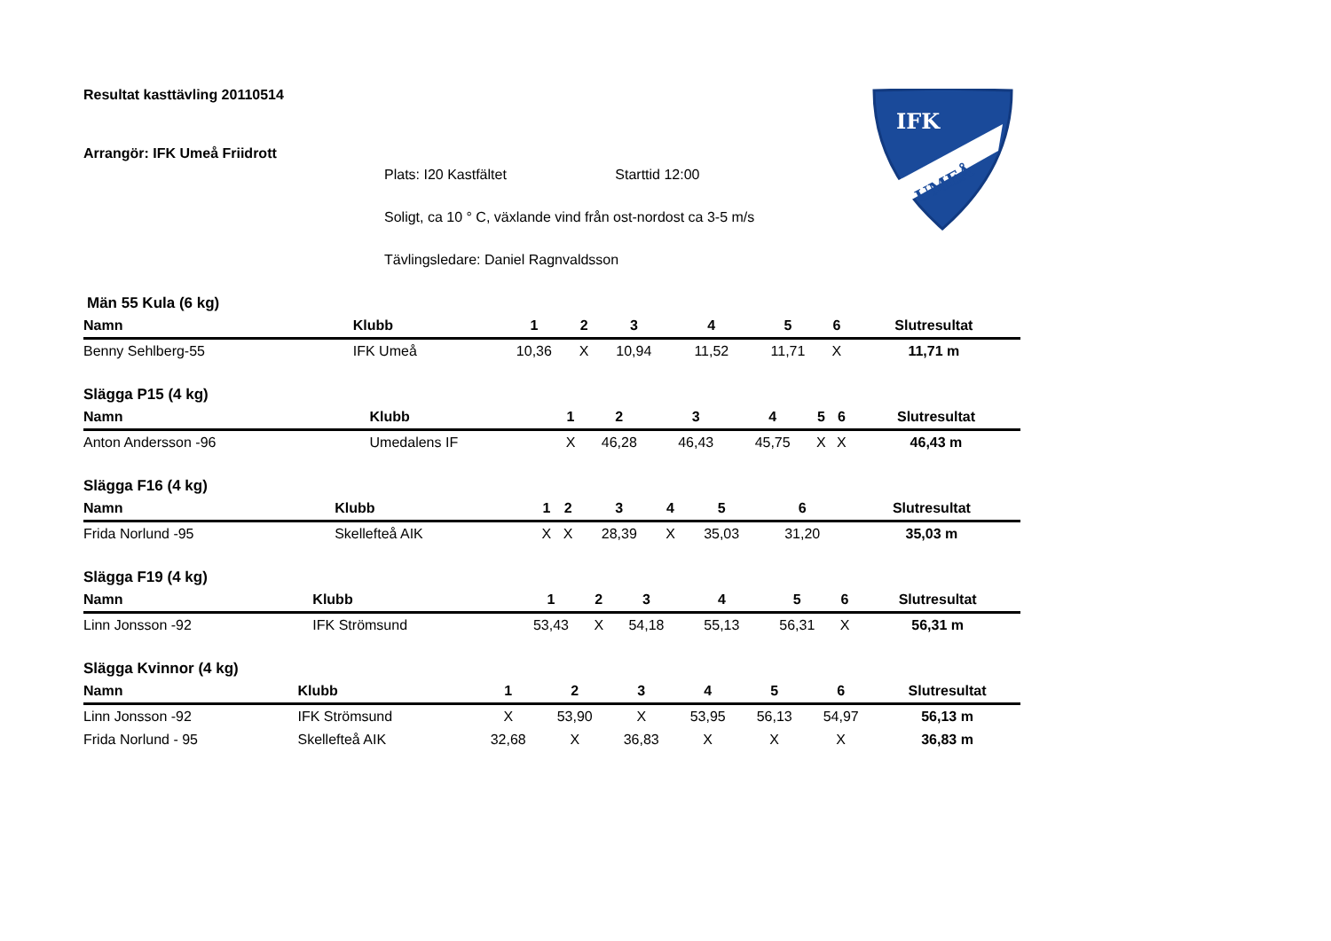IFK
UMEÅ
Resultat kasttävling 20110514
Arrangör: IFK Umeå Friidrott
Plats: I20 Kastfältet Starttid 12:00
Soligt, ca 10 ° C, växlande vind från ost-nordost ca 3-5 m/s
Tävlingsledare: Daniel Ragnvaldsson
Män 55 Kula (6 kg)
| Namn | Klubb | 1 | 2 | 3 | 4 | 5 | 6 | Slutresultat |
| --- | --- | --- | --- | --- | --- | --- | --- | --- |
| Benny Sehlberg-55 | IFK Umeå | 10,36 | X | 10,94 | 11,52 | 11,71 | X | 11,71 m |
Slägga P15 (4 kg)
| Namn | Klubb | 1 | 2 | 3 | 4 | 5 | 6 | Slutresultat |
| --- | --- | --- | --- | --- | --- | --- | --- | --- |
| Anton Andersson -96 | Umedalens IF | X | 46,28 | 46,43 | 45,75 | X | X | 46,43 m |
Slägga F16 (4 kg)
| Namn | Klubb | 1 | 2 | 3 | 4 | 5 | 6 | Slutresultat |
| --- | --- | --- | --- | --- | --- | --- | --- | --- |
| Frida Norlund -95 | Skellefteå AIK | X | X | 28,39 | X | 35,03 | 31,20 | 35,03 m |
Slägga F19 (4 kg)
| Namn | Klubb | 1 | 2 | 3 | 4 | 5 | 6 | Slutresultat |
| --- | --- | --- | --- | --- | --- | --- | --- | --- |
| Linn Jonsson -92 | IFK Strömsund | 53,43 | X | 54,18 | 55,13 | 56,31 | X | 56,31 m |
Slägga Kvinnor (4 kg)
| Namn | Klubb | 1 | 2 | 3 | 4 | 5 | 6 | Slutresultat |
| --- | --- | --- | --- | --- | --- | --- | --- | --- |
| Linn Jonsson -92 | IFK Strömsund | X | 53,90 | X | 53,95 | 56,13 | 54,97 | 56,13 m |
| Frida Norlund - 95 | Skellefteå AIK | 32,68 | X | 36,83 | X | X | X | 36,83 m |